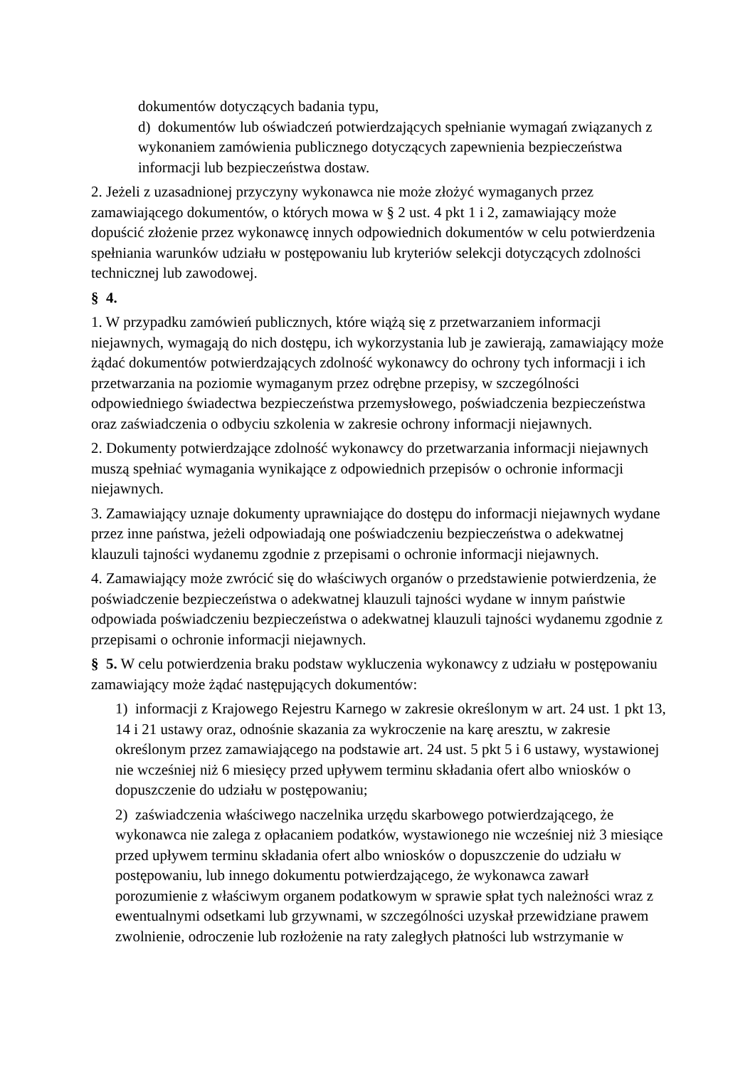dokumentów dotyczących badania typu,
d) dokumentów lub oświadczeń potwierdzających spełnianie wymagań związanych z wykonaniem zamówienia publicznego dotyczących zapewnienia bezpieczeństwa informacji lub bezpieczeństwa dostaw.
2. Jeżeli z uzasadnionej przyczyny wykonawca nie może złożyć wymaganych przez zamawiającego dokumentów, o których mowa w § 2 ust. 4 pkt 1 i 2, zamawiający może dopuścić złożenie przez wykonawcę innych odpowiednich dokumentów w celu potwierdzenia spełniania warunków udziału w postępowaniu lub kryteriów selekcji dotyczących zdolności technicznej lub zawodowej.
§ 4.
1. W przypadku zamówień publicznych, które wiążą się z przetwarzaniem informacji niejawnych, wymagają do nich dostępu, ich wykorzystania lub je zawierają, zamawiający może żądać dokumentów potwierdzających zdolność wykonawcy do ochrony tych informacji i ich przetwarzania na poziomie wymaganym przez odrębne przepisy, w szczególności odpowiedniego świadectwa bezpieczeństwa przemysłowego, poświadczenia bezpieczeństwa oraz zaświadczenia o odbyciu szkolenia w zakresie ochrony informacji niejawnych.
2. Dokumenty potwierdzające zdolność wykonawcy do przetwarzania informacji niejawnych muszą spełniać wymagania wynikające z odpowiednich przepisów o ochronie informacji niejawnych.
3. Zamawiający uznaje dokumenty uprawniające do dostępu do informacji niejawnych wydane przez inne państwa, jeżeli odpowiadają one poświadczeniu bezpieczeństwa o adekwatnej klauzuli tajności wydanemu zgodnie z przepisami o ochronie informacji niejawnych.
4. Zamawiający może zwrócić się do właściwych organów o przedstawienie potwierdzenia, że poświadczenie bezpieczeństwa o adekwatnej klauzuli tajności wydane w innym państwie odpowiada poświadczeniu bezpieczeństwa o adekwatnej klauzuli tajności wydanemu zgodnie z przepisami o ochronie informacji niejawnych.
§ 5. W celu potwierdzenia braku podstaw wykluczenia wykonawcy z udziału w postępowaniu zamawiający może żądać następujących dokumentów:
1) informacji z Krajowego Rejestru Karnego w zakresie określonym w art. 24 ust. 1 pkt 13, 14 i 21 ustawy oraz, odnośnie skazania za wykroczenie na karę aresztu, w zakresie określonym przez zamawiającego na podstawie art. 24 ust. 5 pkt 5 i 6 ustawy, wystawionej nie wcześniej niż 6 miesięcy przed upływem terminu składania ofert albo wniosków o dopuszczenie do udziału w postępowaniu;
2) zaświadczenia właściwego naczelnika urzędu skarbowego potwierdzającego, że wykonawca nie zalega z opłacaniem podatków, wystawionego nie wcześniej niż 3 miesiące przed upływem terminu składania ofert albo wniosków o dopuszczenie do udziału w postępowaniu, lub innego dokumentu potwierdzającego, że wykonawca zawarł porozumienie z właściwym organem podatkowym w sprawie spłat tych należności wraz z ewentualnymi odsetkami lub grzywnami, w szczególności uzyskał przewidziane prawem zwolnienie, odroczenie lub rozłożenie na raty zaległych płatności lub wstrzymanie w